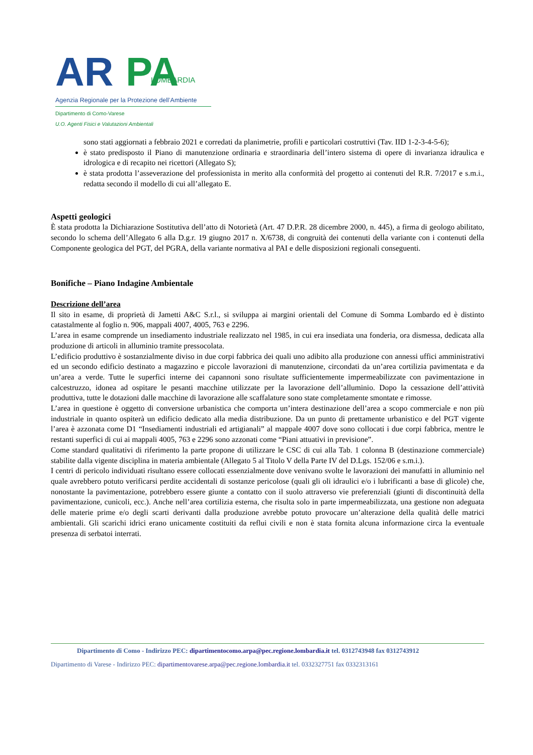AR
PA
LOMBARDIA
Agenzia Regionale per la Protezione dell’Ambiente
Dipartimento di Como-Varese
U.O. Agenti Fisici e Valutazioni Ambientali
sono stati aggiornati a febbraio 2021 e corredati da planimetrie, profili e particolari costruttivi (Tav. IID 1-2-3-4-5-6);
è stato predisposto il Piano di manutenzione ordinaria e straordinaria dell’intero sistema di opere di invarianza idraulica e idrologica e di recapito nei ricettori (Allegato S);
è stata prodotta l’asseverazione del professionista in merito alla conformità del progetto ai contenuti del R.R. 7/2017 e s.m.i., redatta secondo il modello di cui all’allegato E.
Aspetti geologici
È stata prodotta la Dichiarazione Sostitutiva dell’atto di Notorietà (Art. 47 D.P.R. 28 dicembre 2000, n. 445), a firma di geologo abilitato, secondo lo schema dell’Allegato 6 alla D.g.r. 19 giugno 2017 n. X/6738, di congruità dei contenuti della variante con i contenuti della Componente geologica del PGT, del PGRA, della variante normativa al PAI e delle disposizioni regionali conseguenti.
Bonifiche – Piano Indagine Ambientale
Descrizione dell’area
Il sito in esame, di proprietà di Jametti A&C S.r.l., si sviluppa ai margini orientali del Comune di Somma Lombardo ed è distinto catastalmente al foglio n. 906, mappali 4007, 4005, 763 e 2296.
L’area in esame comprende un insediamento industriale realizzato nel 1985, in cui era insediata una fonderia, ora dismessa, dedicata alla produzione di articoli in alluminio tramite pressocolata.
L’edificio produttivo è sostanzialmente diviso in due corpi fabbrica dei quali uno adibito alla produzione con annessi uffici amministrativi ed un secondo edificio destinato a magazzino e piccole lavorazioni di manutenzione, circondati da un’area cortilizia pavimentata e da un’area a verde. Tutte le superfici interne dei capannoni sono risultate sufficientemente impermeabilizzate con pavimentazione in calcestruzzo, idonea ad ospitare le pesanti macchine utilizzate per la lavorazione dell’alluminio. Dopo la cessazione dell’attività produttiva, tutte le dotazioni dalle macchine di lavorazione alle scaffalature sono state completamente smontate e rimosse.
L’area in questione è oggetto di conversione urbanistica che comporta un’intera destinazione dell’area a scopo commerciale e non più industriale in quanto ospiterà un edificio dedicato alla media distribuzione. Da un punto di prettamente urbanistico e del PGT vigente l’area è azzonata come D1 “Insediamenti industriali ed artigianali” al mappale 4007 dove sono collocati i due corpi fabbrica, mentre le restanti superfici di cui ai mappali 4005, 763 e 2296 sono azzonati come “Piani attuativi in previsione”.
Come standard qualitativi di riferimento la parte propone di utilizzare le CSC di cui alla Tab. 1 colonna B (destinazione commerciale) stabilite dalla vigente disciplina in materia ambientale (Allegato 5 al Titolo V della Parte IV del D.Lgs. 152/06 e s.m.i.).
I centri di pericolo individuati risultano essere collocati essenzialmente dove venivano svolte le lavorazioni dei manufatti in alluminio nel quale avrebbero potuto verificarsi perdite accidentali di sostanze pericolose (quali gli oli idraulici e/o i lubrificanti a base di glicole) che, nonostante la pavimentazione, potrebbero essere giunte a contatto con il suolo attraverso vie preferenziali (giunti di discontinuità della pavimentazione, cunicoli, ecc.). Anche nell’area cortilizia esterna, che risulta solo in parte impermeabilizzata, una gestione non adeguata delle materie prime e/o degli scarti derivanti dalla produzione avrebbe potuto provocare un’alterazione della qualità delle matrici ambientali. Gli scarichi idrici erano unicamente costituiti da reflui civili e non è stata fornita alcuna informazione circa la eventuale presenza di serbatoi interrati.
Dipartimento di Como - Indirizzo PEC: dipartimentocomo.arpa@pec.regione.lombardia.it tel. 0312743948 fax 0312743912
Dipartimento di Varese - Indirizzo PEC: dipartimentovarese.arpa@pec.regione.lombardia.it tel. 0332327751 fax 0332313161